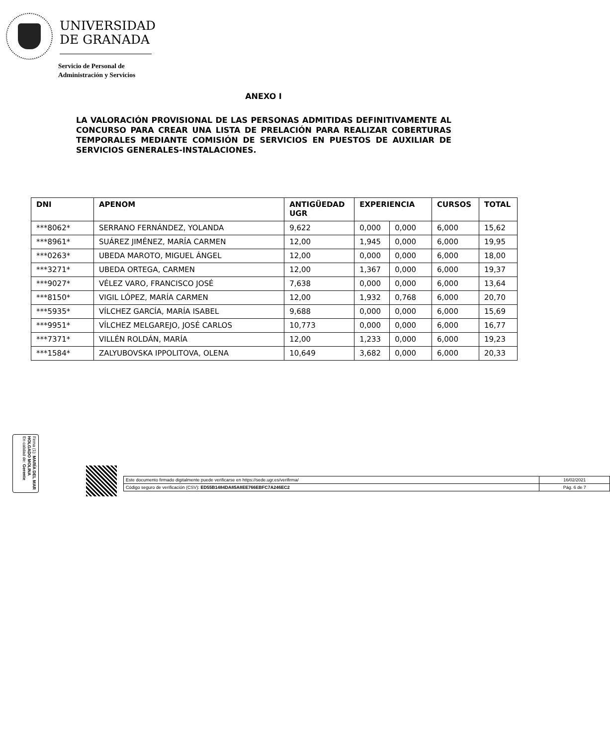UNIVERSIDAD
DE GRANADA
Servicio de Personal de
Administración y Servicios
ANEXO I
LA VALORACIÓN PROVISIONAL DE LAS PERSONAS ADMITIDAS DEFINITIVAMENTE AL CONCURSO PARA CREAR UNA LISTA DE PRELACIÓN PARA REALIZAR COBERTURAS TEMPORALES MEDIANTE COMISIÓN DE SERVICIOS EN PUESTOS DE AUXILIAR DE SERVICIOS GENERALES-INSTALACIONES.
| DNI | APENOM | ANTIGÜEDAD UGR | EXPERIENCIA | | CURSOS | TOTAL |
| --- | --- | --- | --- | --- | --- | --- |
| ***8062* | SERRANO FERNÁNDEZ, YOLANDA | 9,622 | 0,000 | 0,000 | 6,000 | 15,62 |
| ***8961* | SUÁREZ JIMÉNEZ, MARÍA CARMEN | 12,00 | 1,945 | 0,000 | 6,000 | 19,95 |
| ***0263* | UBEDA MAROTO, MIGUEL ÁNGEL | 12,00 | 0,000 | 0,000 | 6,000 | 18,00 |
| ***3271* | UBEDA ORTEGA, CARMEN | 12,00 | 1,367 | 0,000 | 6,000 | 19,37 |
| ***9027* | VÉLEZ VARO, FRANCISCO JOSÉ | 7,638 | 0,000 | 0,000 | 6,000 | 13,64 |
| ***8150* | VIGIL LÓPEZ, MARÍA CARMEN | 12,00 | 1,932 | 0,768 | 6,000 | 20,70 |
| ***5935* | VÍLCHEZ GARCÍA, MARÍA ISABEL | 9,688 | 0,000 | 0,000 | 6,000 | 15,69 |
| ***9951* | VÍLCHEZ MELGAREJO, JOSÉ CARLOS | 10,773 | 0,000 | 0,000 | 6,000 | 16,77 |
| ***7371* | VILLÉN ROLDÁN, MARÍA | 12,00 | 1,233 | 0,000 | 6,000 | 19,23 |
| ***1584* | ZALYUBOVSKA IPPOLITOVA, OLENA | 10,649 | 3,682 | 0,000 | 6,000 | 20,33 |
Firma (1): MARÍA DEL MAR HOLGADO MOLINA
En calidad de: Gerente
| Este documento firmado digitalmente puede verificarse en https://sede.ugr.es/verifirma/ | 16/02/2021 |
| Código seguro de verificación (CSV): ED55B1484DA85A8EE766EBFC7A246EC2 | Pág. 6 de 7 |